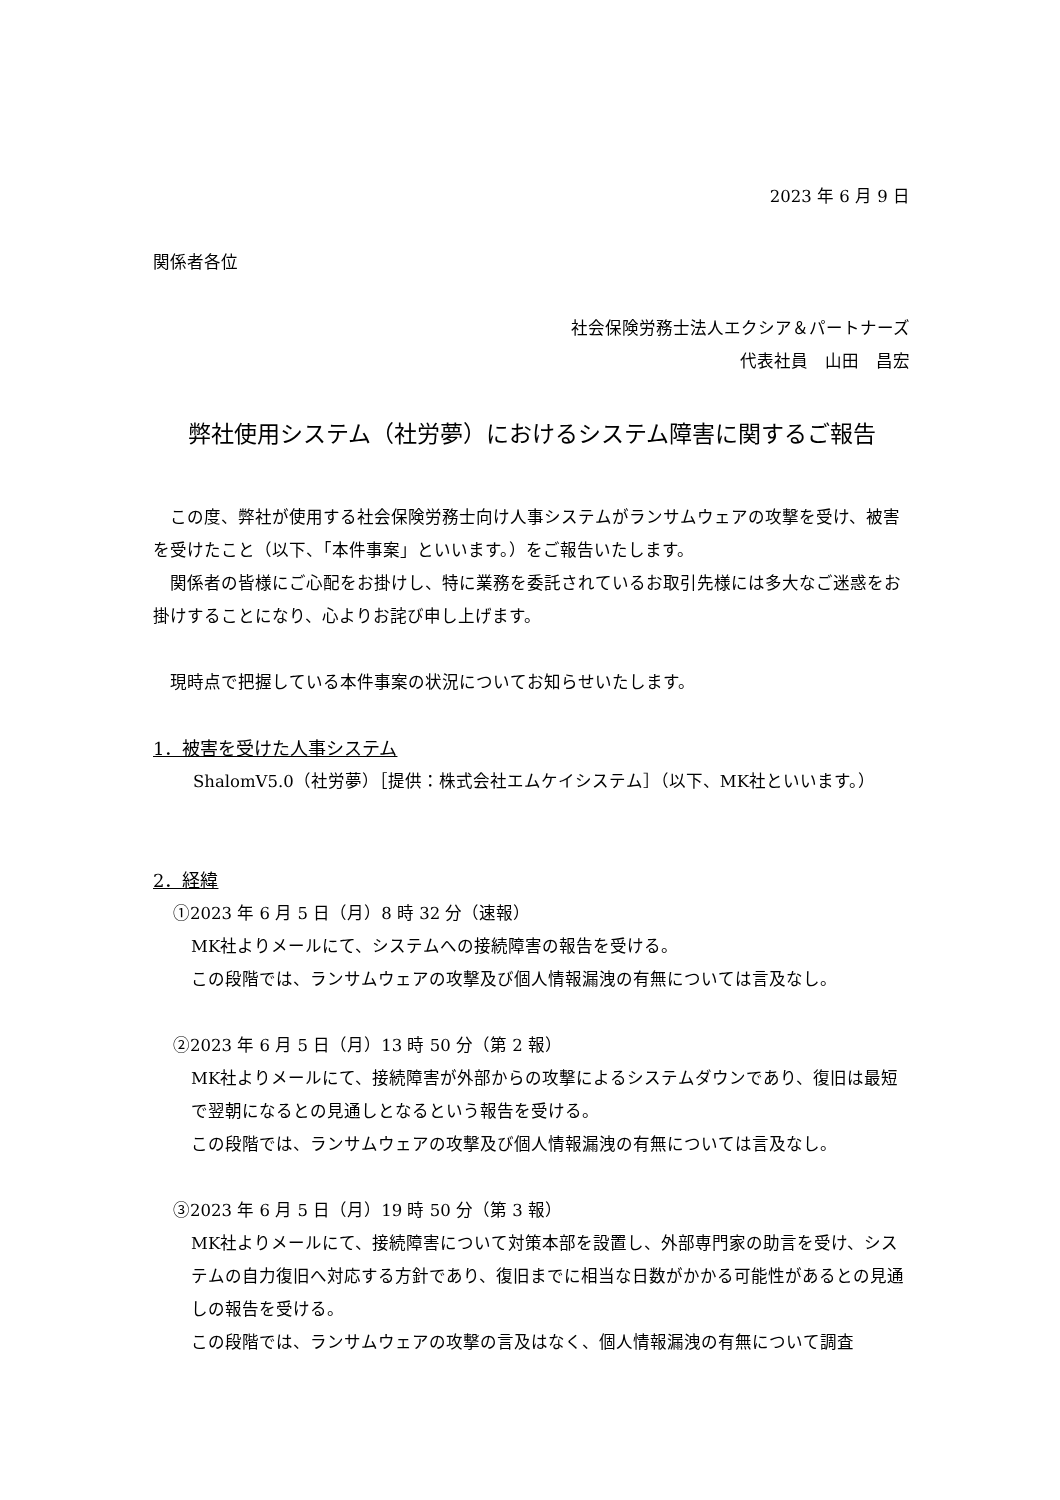2023 年 6 月 9 日
関係者各位
社会保険労務士法人エクシア＆パートナーズ
代表社員　山田　昌宏
弊社使用システム（社労夢）におけるシステム障害に関するご報告
　この度、弊社が使用する社会保険労務士向け人事システムがランサムウェアの攻撃を受け、被害を受けたこと（以下、「本件事案」といいます。）をご報告いたします。
　関係者の皆様にご心配をお掛けし、特に業務を委託されているお取引先様には多大なご迷惑をお掛けすることになり、心よりお詫び申し上げます。
　現時点で把握している本件事案の状況についてお知らせいたします。
1．被害を受けた人事システム
ShalomV5.0（社労夢）［提供：株式会社エムケイシステム］（以下、MK社といいます。）
2．経緯
①2023 年 6 月 5 日（月）8 時 32 分（速報）
MK社よりメールにて、システムへの接続障害の報告を受ける。
この段階では、ランサムウェアの攻撃及び個人情報漏洩の有無については言及なし。
②2023 年 6 月 5 日（月）13 時 50 分（第 2 報）
MK社よりメールにて、接続障害が外部からの攻撃によるシステムダウンであり、復旧は最短で翌朝になるとの見通しとなるという報告を受ける。
この段階では、ランサムウェアの攻撃及び個人情報漏洩の有無については言及なし。
③2023 年 6 月 5 日（月）19 時 50 分（第 3 報）
MK社よりメールにて、接続障害について対策本部を設置し、外部専門家の助言を受け、システムの自力復旧へ対応する方針であり、復旧までに相当な日数がかかる可能性があるとの見通しの報告を受ける。
この段階では、ランサムウェアの攻撃の言及はなく、個人情報漏洩の有無について調査